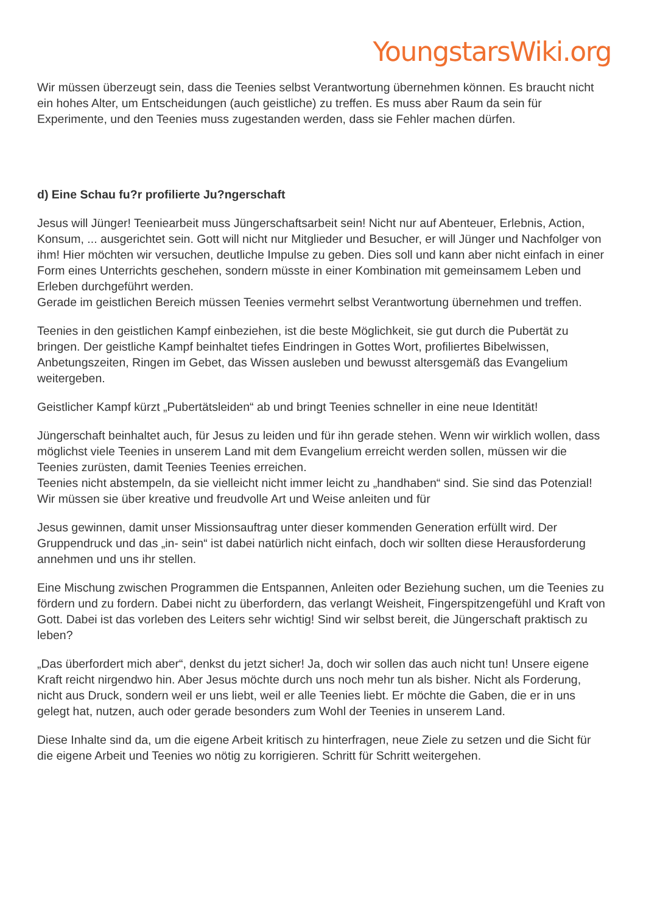YoungstarsWiki.org
Wir müssen überzeugt sein, dass die Teenies selbst Verantwortung übernehmen können. Es braucht nicht ein hohes Alter, um Entscheidungen (auch geistliche) zu treffen. Es muss aber Raum da sein für Experimente, und den Teenies muss zugestanden werden, dass sie Fehler machen dürfen.
d) Eine Schau fu?r profilierte Ju?ngerschaft
Jesus will Jünger! Teeniearbeit muss Jüngerschaftsarbeit sein! Nicht nur auf Abenteuer, Erlebnis, Action, Konsum, ... ausgerichtet sein. Gott will nicht nur Mitglieder und Besucher, er will Jünger und Nachfolger von ihm! Hier möchten wir versuchen, deutliche Impulse zu geben. Dies soll und kann aber nicht einfach in einer Form eines Unterrichts geschehen, sondern müsste in einer Kombination mit gemeinsamem Leben und Erleben durchgeführt werden.
Gerade im geistlichen Bereich müssen Teenies vermehrt selbst Verantwortung übernehmen und treffen.
Teenies in den geistlichen Kampf einbeziehen, ist die beste Möglichkeit, sie gut durch die Pubertät zu bringen. Der geistliche Kampf beinhaltet tiefes Eindringen in Gottes Wort, profiliertes Bibelwissen, Anbetungszeiten, Ringen im Gebet, das Wissen ausleben und bewusst altersgemäß das Evangelium weitergeben.
Geistlicher Kampf kürzt „Pubertätsleiden“ ab und bringt Teenies schneller in eine neue Identität!
Jüngerschaft beinhaltet auch, für Jesus zu leiden und für ihn gerade stehen. Wenn wir wirklich wollen, dass möglichst viele Teenies in unserem Land mit dem Evangelium erreicht werden sollen, müssen wir die Teenies zurüsten, damit Teenies Teenies erreichen.
Teenies nicht abstempeln, da sie vielleicht nicht immer leicht zu „handhaben“ sind. Sie sind das Potenzial! Wir müssen sie über kreative und freudvolle Art und Weise anleiten und für
Jesus gewinnen, damit unser Missionsauftrag unter dieser kommenden Generation erfüllt wird. Der Gruppendruck und das „in- sein“ ist dabei natürlich nicht einfach, doch wir sollten diese Herausforderung annehmen und uns ihr stellen.
Eine Mischung zwischen Programmen die Entspannen, Anleiten oder Beziehung suchen, um die Teenies zu fördern und zu fordern. Dabei nicht zu überfordern, das verlangt Weisheit, Fingerspitzengefühl und Kraft von Gott. Dabei ist das vorleben des Leiters sehr wichtig! Sind wir selbst bereit, die Jüngerschaft praktisch zu leben?
„Das überfordert mich aber“, denkst du jetzt sicher! Ja, doch wir sollen das auch nicht tun! Unsere eigene Kraft reicht nirgendwo hin. Aber Jesus möchte durch uns noch mehr tun als bisher. Nicht als Forderung, nicht aus Druck, sondern weil er uns liebt, weil er alle Teenies liebt. Er möchte die Gaben, die er in uns gelegt hat, nutzen, auch oder gerade besonders zum Wohl der Teenies in unserem Land.
Diese Inhalte sind da, um die eigene Arbeit kritisch zu hinterfragen, neue Ziele zu setzen und die Sicht für die eigene Arbeit und Teenies wo nötig zu korrigieren. Schritt für Schritt weitergehen.